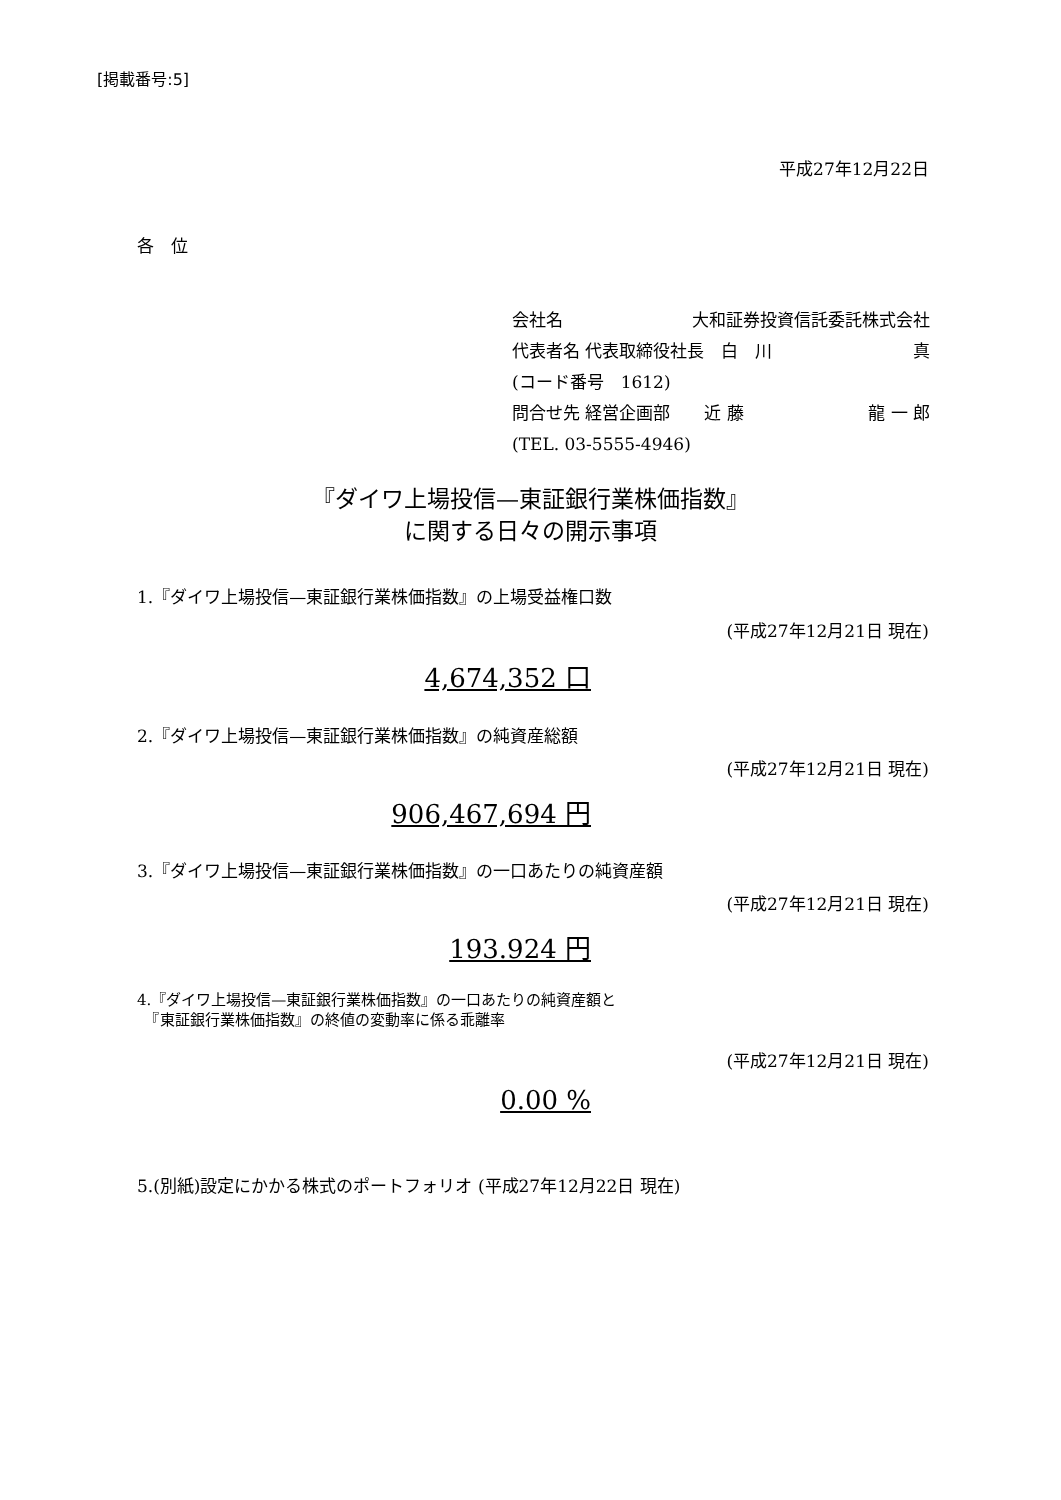[掲載番号:5]
平成27年12月22日
各　位
会社名 大和証券投資信託委託株式会社
代表者名 代表取締役社長　白　川 真
(コード番号　1612)
問合せ先 経営企画部　　近 藤 龍 一 郎
(TEL. 03-5555-4946)
『ダイワ上場投信—東証銀行業株価指数』
に関する日々の開示事項
1.『ダイワ上場投信—東証銀行業株価指数』の上場受益権口数
(平成27年12月21日 現在)
4,674,352 口
2.『ダイワ上場投信—東証銀行業株価指数』の純資産総額
(平成27年12月21日 現在)
906,467,694 円
3.『ダイワ上場投信—東証銀行業株価指数』の一口あたりの純資産額
(平成27年12月21日 現在)
193.924 円
4.『ダイワ上場投信—東証銀行業株価指数』の一口あたりの純資産額と
　『東証銀行業株価指数』の終値の変動率に係る乖離率
(平成27年12月21日 現在)
0.00 %
5.(別紙)設定にかかる株式のポートフォリオ (平成27年12月22日 現在)